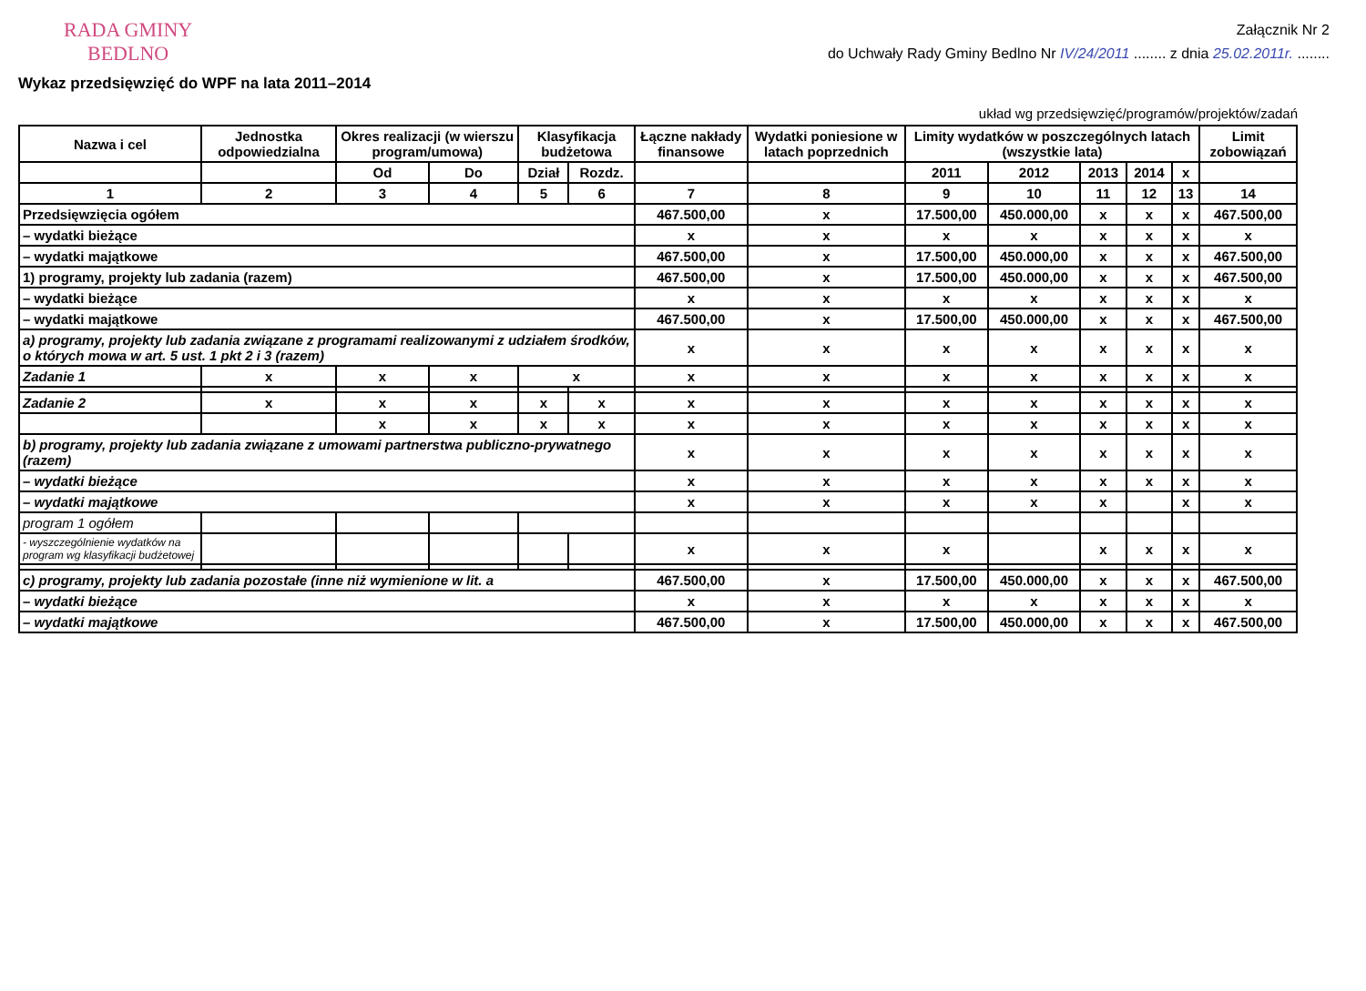RADA GMINY
BEDLNO
Załącznik Nr 2
do Uchwały Rady Gminy Bedlno Nr IV/24/2011 ........ z dnia 25.02.2011r. ........
Wykaz przedsięwzięć do WPF na lata 2011–2014
układ wg przedsięwzięć/programów/projektów/zadań
| Nazwa i cel | Jednostka odpowiedzialna | Okres realizacji (w wierszu program/umowa) | | Klasyfikacja budżetowa | | Łączne nakłady finansowe | Wydatki poniesione w latach poprzednich | Limity wydatków w poszczególnych latach (wszystkie lata) | | | | | Limit zobowiązań |
| --- | --- | --- | --- | --- | --- | --- | --- | --- | --- | --- | --- | --- | --- |
| | | Od | Do | Dział | Rozdz. | | | 2011 | 2012 | 2013 | 2014 | x | |
| 1 | 2 | 3 | 4 | 5 | 6 | 7 | 8 | 9 | 10 | 11 | 12 | 13 | 14 |
| Przedsięwzięcia ogółem | | | | | | 467.500,00 | x | 17.500,00 | 450.000,00 | x | x | x | 467.500,00 |
| – wydatki bieżące | | | | | | x | x | x | x | x | x | x | x |
| – wydatki majątkowe | | | | | | 467.500,00 | x | 17.500,00 | 450.000,00 | x | x | x | 467.500,00 |
| 1) programy, projekty lub zadania (razem) | | | | | | 467.500,00 | x | 17.500,00 | 450.000,00 | x | x | x | 467.500,00 |
| – wydatki bieżące | | | | | | x | x | x | x | x | x | x | x |
| – wydatki majątkowe | | | | | | 467.500,00 | x | 17.500,00 | 450.000,00 | x | x | x | 467.500,00 |
| a) programy, projekty lub zadania związane z programami realizowanymi z udziałem środków, o których mowa w art. 5 ust. 1 pkt 2 i 3 (razem) | | | | | | x | x | x | x | x | x | x | x |
| Zadanie 1 | x | x | x | x | | x | x | x | x | x | x | x | x |
| Zadanie 2 | x | x | x | x | x | x | x | x | x | x | x | x | x |
| | | x | x | x | x | x | x | x | x | x | x | x | x |
| b) programy, projekty lub zadania związane z umowami partnerstwa publiczno-prywatnego (razem) | | | | | | x | x | x | x | x | x | x | x |
| – wydatki bieżące | | | | | | x | x | x | x | x | x | x | x |
| – wydatki majątkowe | | | | | | x | x | x | x | x | | x | x |
| program 1 ogółem | | | | | | | | | | | | | |
| - wyszczególnienie wydatków na program wg klasyfikacji budżetowej | | | | | | x | x | x | | x | x | x | x |
| c) programy, projekty lub zadania pozostałe (inne niż wymienione w lit. a | | | | | | 467.500,00 | x | 17.500,00 | 450.000,00 | x | x | x | 467.500,00 |
| – wydatki bieżące | | | | | | x | x | x | x | x | x | x | x |
| – wydatki majątkowe | | | | | | 467.500,00 | x | 17.500,00 | 450.000,00 | x | x | x | 467.500,00 |